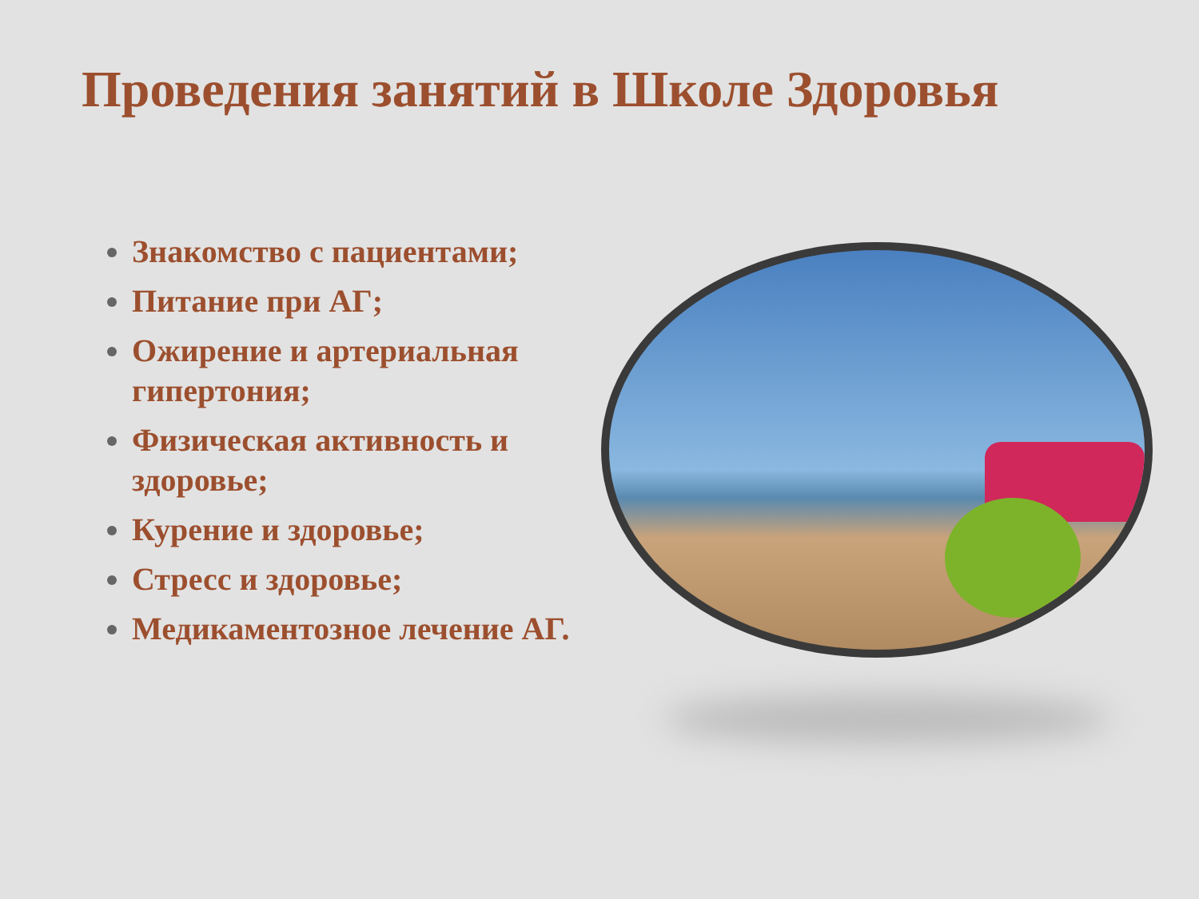Проведения занятий в Школе Здоровья
Знакомство с пациентами;
Питание при АГ;
Ожирение и артериальная гипертония;
Физическая активность и здоровье;
Курение и здоровье;
Стресс и здоровье;
Медикаментозное лечение АГ.